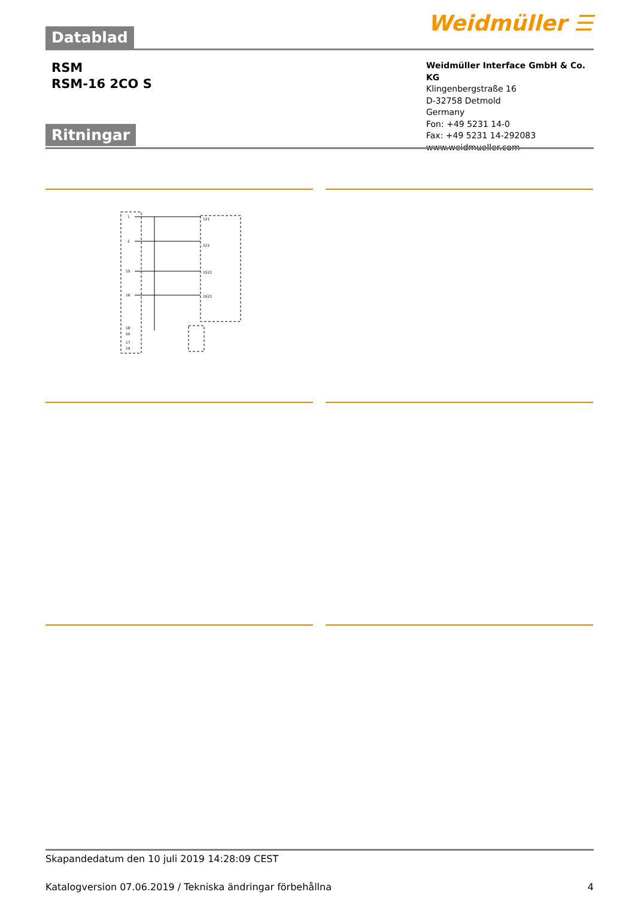Weidmüller ☰ Datablad
RSM
RSM-16 2CO S
Weidmüller Interface GmbH & Co. KG
Klingenbergstraße 16
D-32758 Detmold
Germany
Fon: +49 5231 14-0
Fax: +49 5231 14-292083
www.weidmueller.com
Ritningar
1
2
15
16
121
221
1521
1621
18
20
17
19
Skapandedatum den 10 juli 2019 14:28:09 CEST
Katalogversion 07.06.2019 / Tekniska ändringar förbehållna 4